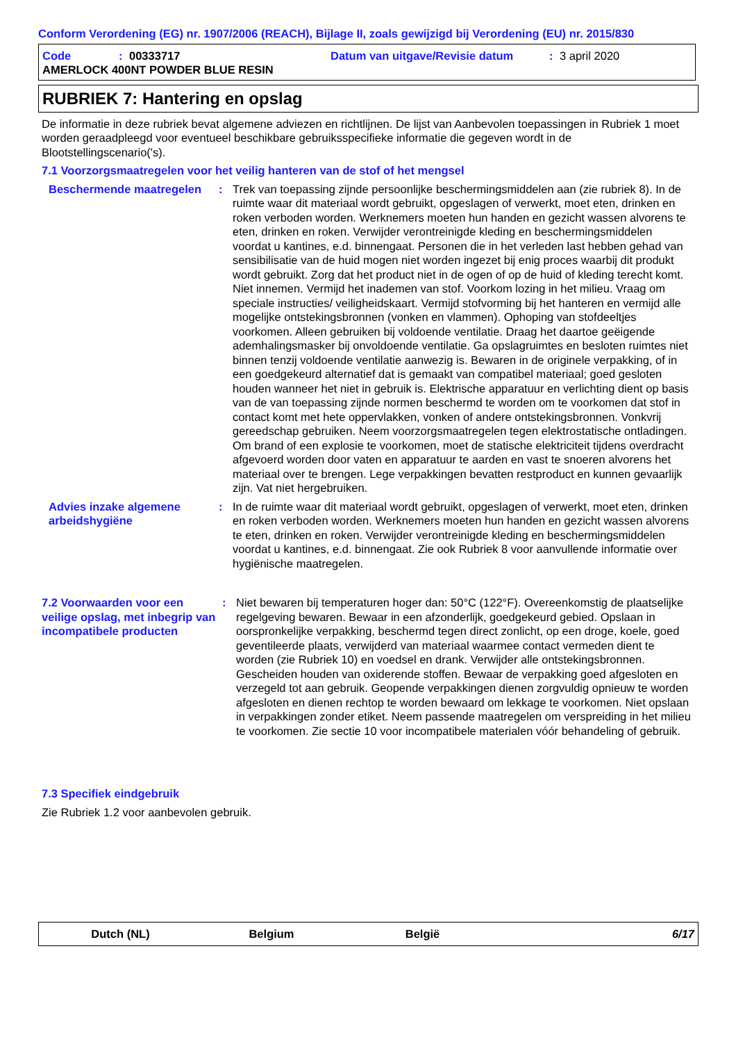Conform Verordening (EG) nr. 1907/2006 (REACH), Bijlage II, zoals gewijzigd bij Verordening (EU) nr. 2015/830
Code: 00333717 Datum van uitgave/Revisie datum: 3 april 2020
AMERLOCK 400NT POWDER BLUE RESIN
RUBRIEK 7: Hantering en opslag
De informatie in deze rubriek bevat algemene adviezen en richtlijnen. De lijst van Aanbevolen toepassingen in Rubriek 1 moet worden geraadpleegd voor eventueel beschikbare gebruiksspecifieke informatie die gegeven wordt in de Blootstellingscenario('s).
7.1 Voorzorgsmaatregelen voor het veilig hanteren van de stof of het mengsel
Beschermende maatregelen : Trek van toepassing zijnde persoonlijke beschermingsmiddelen aan (zie rubriek 8). In de ruimte waar dit materiaal wordt gebruikt, opgeslagen of verwerkt, moet eten, drinken en roken verboden worden. Werknemers moeten hun handen en gezicht wassen alvorens te eten, drinken en roken. Verwijder verontreinigde kleding en beschermingsmiddelen voordat u kantines, e.d. binnengaat. Personen die in het verleden last hebben gehad van sensibilisatie van de huid mogen niet worden ingezet bij enig proces waarbij dit produkt wordt gebruikt. Zorg dat het product niet in de ogen of op de huid of kleding terecht komt. Niet innemen. Vermijd het inademen van stof. Voorkom lozing in het milieu. Vraag om speciale instructies/ veiligheidskaart. Vermijd stofvorming bij het hanteren en vermijd alle mogelijke ontstekingsbronnen (vonken en vlammen). Ophoping van stofdeeltjes voorkomen. Alleen gebruiken bij voldoende ventilatie. Draag het daartoe geëigende ademhalingsmasker bij onvoldoende ventilatie. Ga opslagruimtes en besloten ruimtes niet binnen tenzij voldoende ventilatie aanwezig is. Bewaren in de originele verpakking, of in een goedgekeurd alternatief dat is gemaakt van compatibel materiaal; goed gesloten houden wanneer het niet in gebruik is. Elektrische apparatuur en verlichting dient op basis van de van toepassing zijnde normen beschermd te worden om te voorkomen dat stof in contact komt met hete oppervlakken, vonken of andere ontstekingsbronnen. Vonkvrij gereedschap gebruiken. Neem voorzorgsmaatregelen tegen elektrostatische ontladingen. Om brand of een explosie te voorkomen, moet de statische elektriciteit tijdens overdracht afgevoerd worden door vaten en apparatuur te aarden en vast te snoeren alvorens het materiaal over te brengen. Lege verpakkingen bevatten restproduct en kunnen gevaarlijk zijn. Vat niet hergebruiken.
Advies inzake algemene arbeidshygiëne
: In de ruimte waar dit materiaal wordt gebruikt, opgeslagen of verwerkt, moet eten, drinken en roken verboden worden. Werknemers moeten hun handen en gezicht wassen alvorens te eten, drinken en roken. Verwijder verontreinigde kleding en beschermingsmiddelen voordat u kantines, e.d. binnengaat. Zie ook Rubriek 8 voor aanvullende informatie over hygiënische maatregelen.
7.2 Voorwaarden voor een veilige opslag, met inbegrip van incompatibele producten
: Niet bewaren bij temperaturen hoger dan: 50°C (122°F). Overeenkomstig de plaatselijke regelgeving bewaren. Bewaar in een afzonderlijk, goedgekeurd gebied. Opslaan in oorspronkelijke verpakking, beschermd tegen direct zonlicht, op een droge, koele, goed geventileerde plaats, verwijderd van materiaal waarmee contact vermeden dient te worden (zie Rubriek 10) en voedsel en drank. Verwijder alle ontstekingsbronnen. Gescheiden houden van oxiderende stoffen. Bewaar de verpakking goed afgesloten en verzegeld tot aan gebruik. Geopende verpakkingen dienen zorgvuldig opnieuw te worden afgesloten en dienen rechtop te worden bewaard om lekkage te voorkomen. Niet opslaan in verpakkingen zonder etiket. Neem passende maatregelen om verspreiding in het milieu te voorkomen. Zie sectie 10 voor incompatibele materialen vóór behandeling of gebruik.
7.3 Specifiek eindgebruik
Zie Rubriek 1.2 voor aanbevolen gebruik.
Dutch (NL) Belgium België 6/17